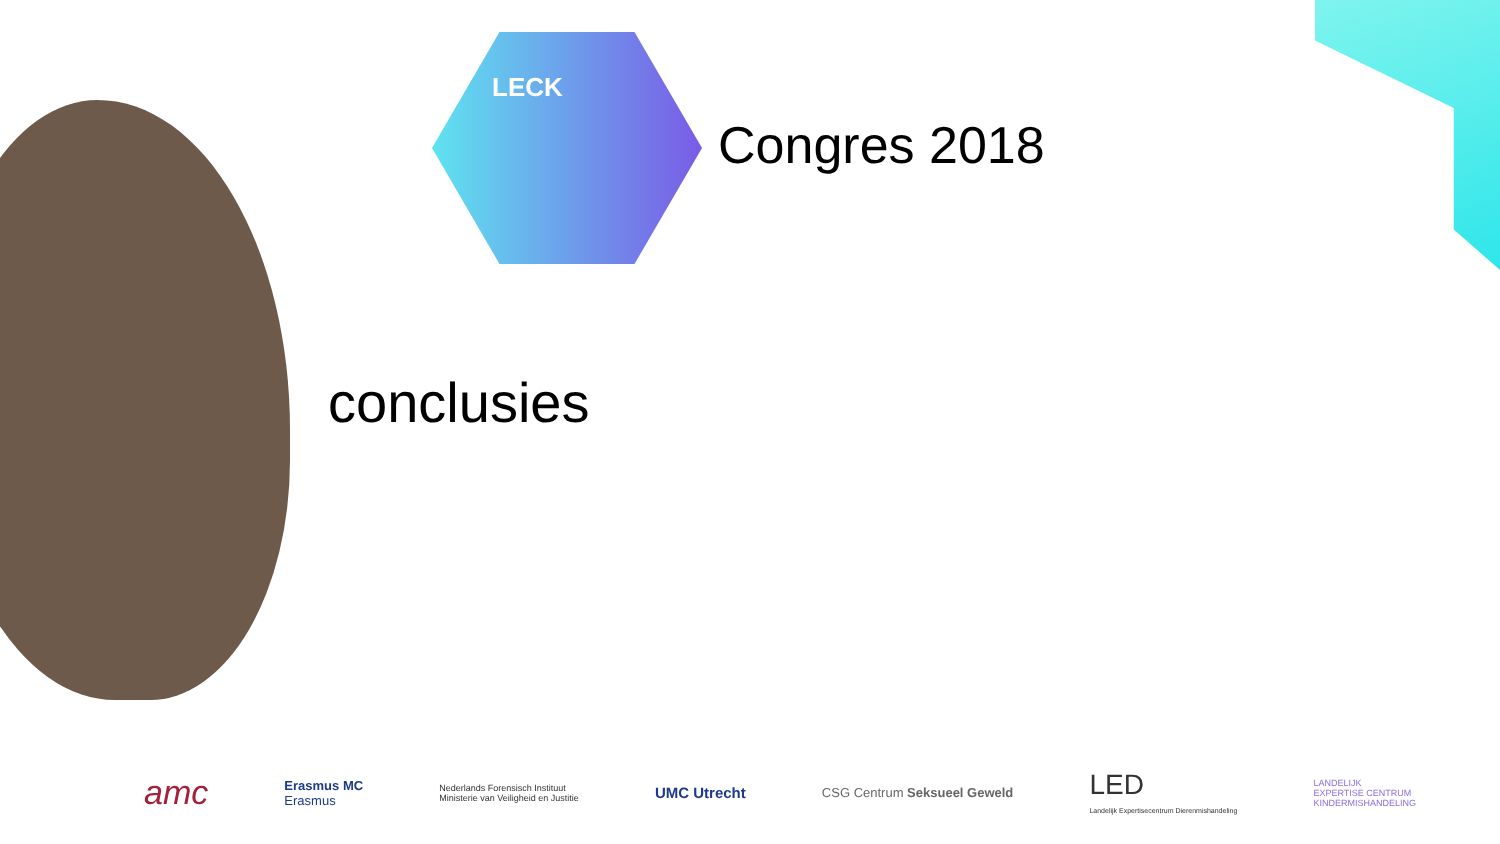LECK
Congres 2018
conclusies
amc
Erasmus MC
Erasmus
Nederlands Forensisch Instituut
Ministerie van Veiligheid en Justitie
UMC Utrecht
CSG Centrum Seksueel Geweld
LED
Landelijk Expertisecentrum Dierenmishandeling
LANDELIJK
EXPERTISE CENTRUM
KINDERMISHANDELING